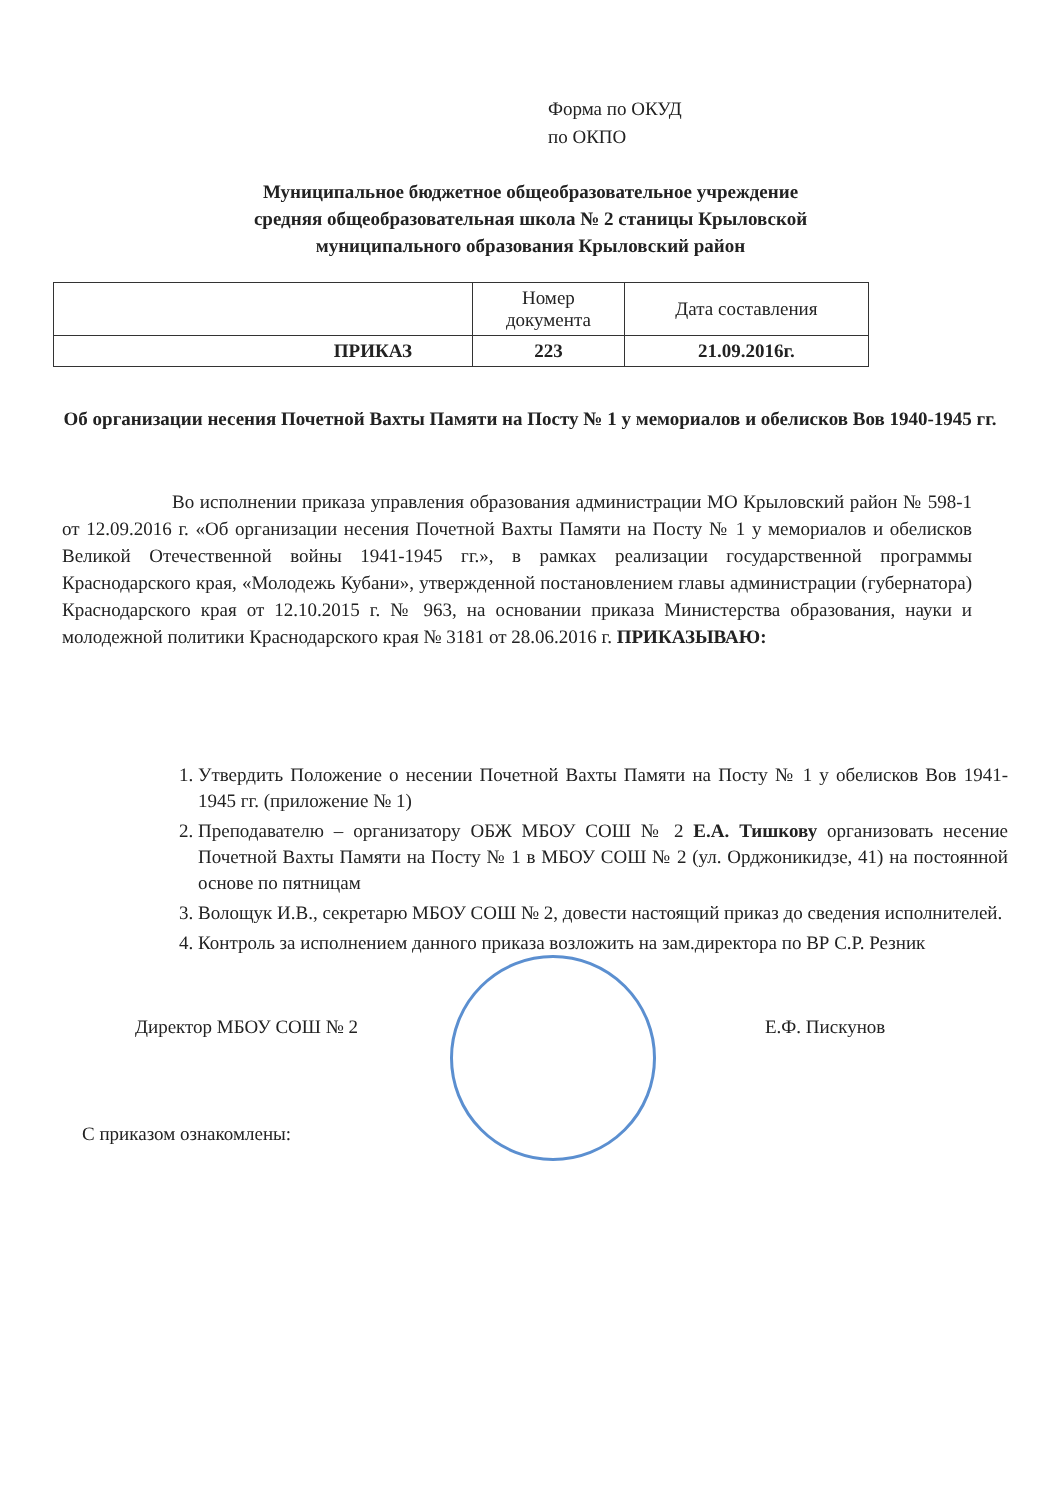Форма по ОКУД
по ОКПО
Муниципальное бюджетное общеобразовательное учреждение
средняя общеобразовательная школа № 2 станицы Крыловской
муниципального образования Крыловский район
| | Номер документа | Дата составления |
| ПРИКАЗ | 223 | 21.09.2016г. |
Об организации несения Почетной Вахты Памяти на Посту № 1 у мемориалов и обелисков Вов 1940-1945 гг.
Во исполнении приказа управления образования администрации МО Крыловский район № 598-1 от 12.09.2016 г. «Об организации несения Почетной Вахты Памяти на Посту № 1 у мемориалов и обелисков Великой Отечественной войны 1941-1945 гг.», в рамках реализации государственной программы Краснодарского края, «Молодежь Кубани», утвержденной постановлением главы администрации (губернатора) Краснодарского края от 12.10.2015 г. № 963, на основании приказа Министерства образования, науки и молодежной политики Краснодарского края № 3181 от 28.06.2016 г. ПРИКАЗЫВАЮ:
1. Утвердить Положение о несении Почетной Вахты Памяти на Посту № 1 у обелисков Вов 1941-1945 гг. (приложение № 1)
2. Преподавателю – организатору ОБЖ МБОУ СОШ № 2 Е.А. Тишкову организовать несение Почетной Вахты Памяти на Посту № 1 в МБОУ СОШ № 2 (ул. Орджоникидзе, 41) на постоянной основе по пятницам
3. Волощук И.В., секретарю МБОУ СОШ № 2, довести настоящий приказ до сведения исполнителей.
4. Контроль за исполнением данного приказа возложить на зам.директора по ВР С.Р. Резник
Директор МБОУ СОШ № 2 Е.Ф. Пискунов
С приказом ознакомлены: